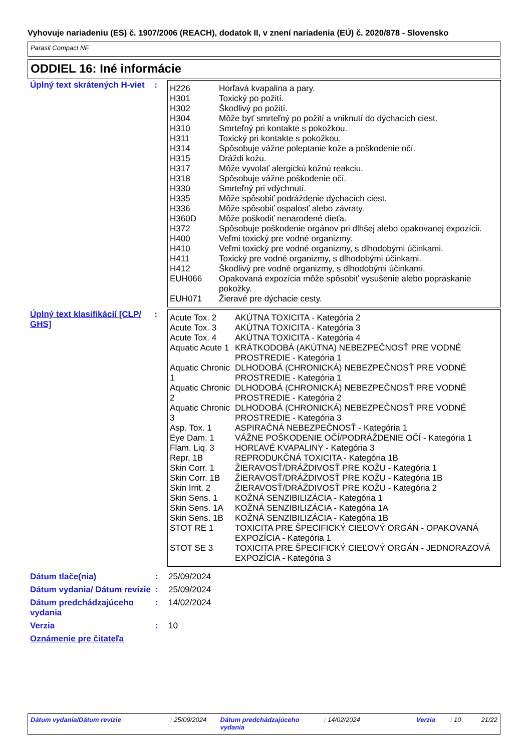Vyhovuje nariadeniu (ES) č. 1907/2006 (REACH), dodatok II, v znení nariadenia (EÚ) č. 2020/878 - Slovensko
Parasil Compact NF
ODDIEL 16: Iné informácie
Úplný text skrátených H-viet
:
| H226 | Horľavá kvapalina a pary. |
| H301 | Toxický po požití. |
| H302 | Škodlivý po požití. |
| H304 | Môže byť smrteľný po požití a vniknutí do dýchacích ciest. |
| H310 | Smrteľný pri kontakte s pokožkou. |
| H311 | Toxický pri kontakte s pokožkou. |
| H314 | Spôsobuje vážne poleptanie kože a poškodenie očí. |
| H315 | Dráždi kožu. |
| H317 | Môže vyvolať alergickú kožnú reakciu. |
| H318 | Spôsobuje vážne poškodenie očí. |
| H330 | Smrteľný pri vdýchnutí. |
| H335 | Môže spôsobiť podráždenie dýchacích ciest. |
| H336 | Môže spôsobiť ospalosť alebo závraty. |
| H360D | Môže poškodiť nenarodené dieťa. |
| H372 | Spôsobuje poškodenie orgánov pri dlhšej alebo opakovanej expozícii. |
| H400 | Veľmi toxický pre vodné organizmy. |
| H410 | Veľmi toxický pre vodné organizmy, s dlhodobými účinkami. |
| H411 | Toxický pre vodné organizmy, s dlhodobými účinkami. |
| H412 | Škodlivý pre vodné organizmy, s dlhodobými účinkami. |
| EUH066 | Opakovaná expozícia môže spôsobiť vysušenie alebo popraskanie pokožky. |
| EUH071 | Žieravé pre dýchacie cesty. |
Úplný text klasifikácií [CLP/ GHS]
:
| Acute Tox. 2 | AKÚTNA TOXICITA - Kategória 2 |
| Acute Tox. 3 | AKÚTNA TOXICITA - Kategória 3 |
| Acute Tox. 4 | AKÚTNA TOXICITA - Kategória 4 |
| Aquatic Acute 1 | KRÁTKODOBÁ (AKÚTNA) NEBEZPEČNOSŤ PRE VODNÉ PROSTREDIE - Kategória 1 |
| Aquatic Chronic 1 | DLHODOBÁ (CHRONICKÁ) NEBEZPEČNOSŤ PRE VODNÉ PROSTREDIE - Kategória 1 |
| Aquatic Chronic 2 | DLHODOBÁ (CHRONICKÁ) NEBEZPEČNOSŤ PRE VODNÉ PROSTREDIE - Kategória 2 |
| Aquatic Chronic 3 | DLHODOBÁ (CHRONICKÁ) NEBEZPEČNOSŤ PRE VODNÉ PROSTREDIE - Kategória 3 |
| Asp. Tox. 1 | ASPIRAČNÁ NEBEZPEČNOSŤ - Kategória 1 |
| Eye Dam. 1 | VÁŽNE POŠKODENIE OČÍ/PODRÁŽDENIE OČÍ - Kategória 1 |
| Flam. Liq. 3 | HORĽAVÉ KVAPALINY - Kategória 3 |
| Repr. 1B | REPRODUKČNÁ TOXICITA - Kategória 1B |
| Skin Corr. 1 | ŽIERAVOSŤ/DRÁŽDIVOSŤ PRE KOŽU - Kategória 1 |
| Skin Corr. 1B | ŽIERAVOSŤ/DRÁŽDIVOSŤ PRE KOŽU - Kategória 1B |
| Skin Irrit. 2 | ŽIERAVOSŤ/DRÁŽDIVOSŤ PRE KOŽU - Kategória 2 |
| Skin Sens. 1 | KOŽNÁ SENZIBILIZÁCIA - Kategória 1 |
| Skin Sens. 1A | KOŽNÁ SENZIBILIZÁCIA - Kategória 1A |
| Skin Sens. 1B | KOŽNÁ SENZIBILIZÁCIA - Kategória 1B |
| STOT RE 1 | TOXICITA PRE ŠPECIFICKÝ CIEĽOVÝ ORGÁN - OPAKOVANÁ EXPOZÍCIA - Kategória 1 |
| STOT SE 3 | TOXICITA PRE ŠPECIFICKÝ CIEĽOVÝ ORGÁN - JEDNORAZOVÁ EXPOZÍCIA - Kategória 3 |
Dátum tlače(nia) : 25/09/2024
Dátum vydania/ Dátum revízie
: 25/09/2024
Dátum predchádzajúceho vydania
: 14/02/2024
Verzia : 10
Oznámenie pre čitateľa
Dátum vydania/Dátum revízie : 25/09/2024 Dátum predchádzajúceho vydania : 14/02/2024 Verzia : 10 21/22